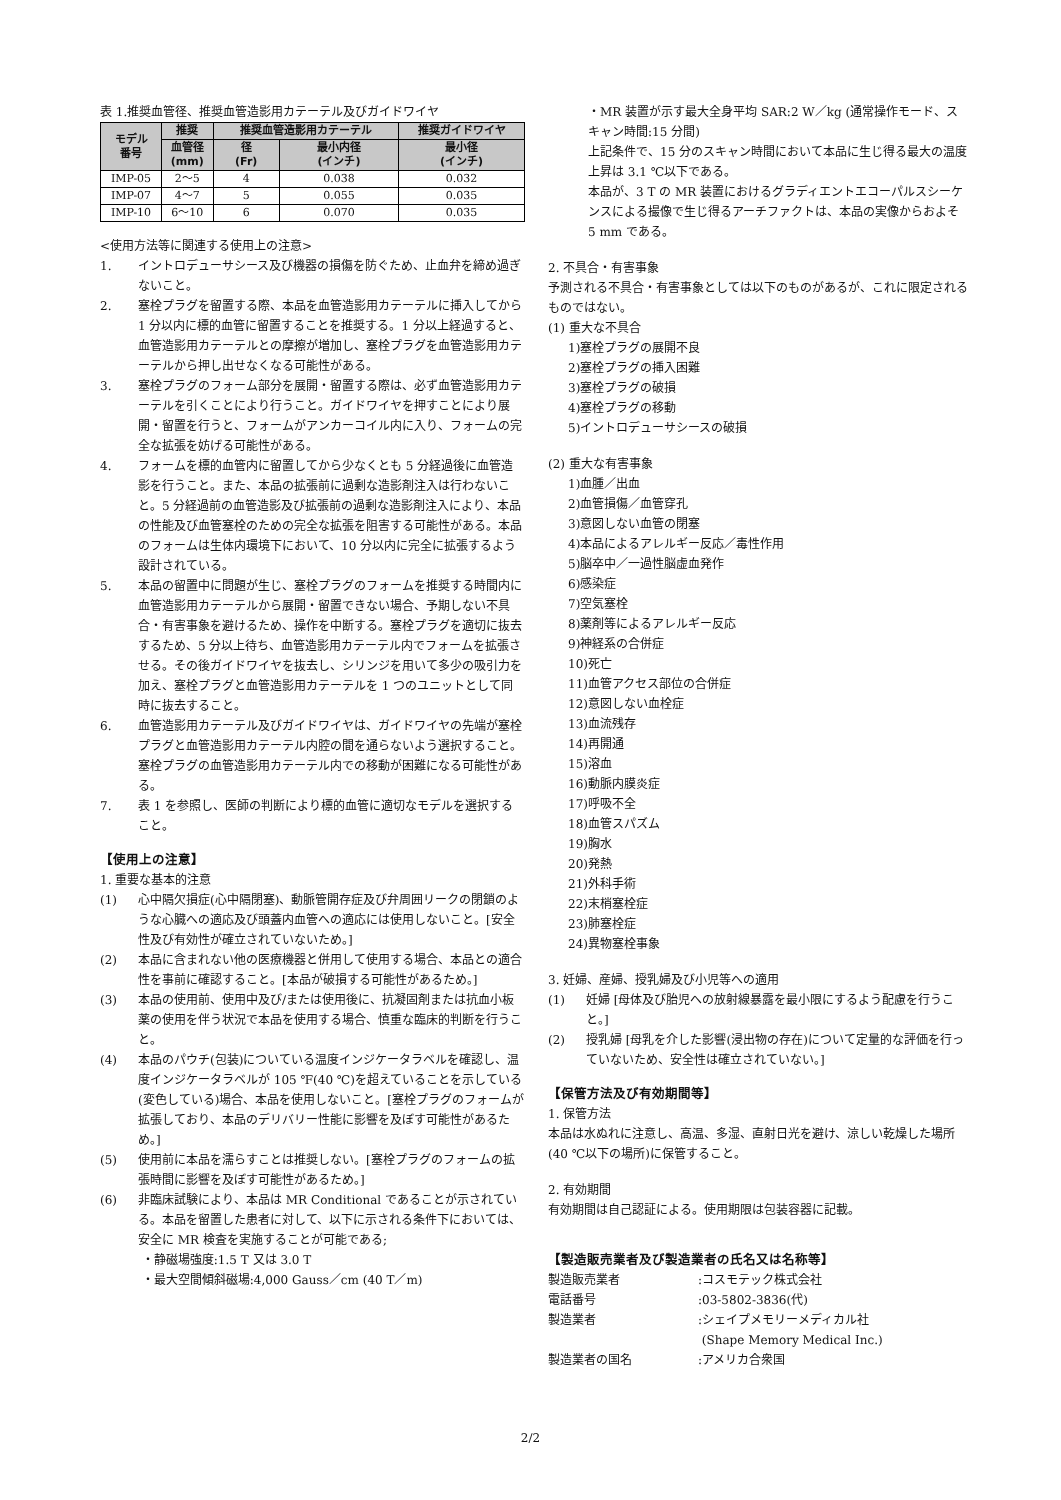表 1.推奨血管径、推奨血管造影用カテーテル及びガイドワイヤ
| モデル 番号 | 推奨 | 推奨血管造影用カテーテル | | 推奨ガイドワイヤ |
| --- | --- | --- | --- | --- |
| | 血管径 (mm) | 径 (Fr) | 最小内径 (インチ) | 最小径 (インチ) |
| IMP-05 | 2～5 | 4 | 0.038 | 0.032 |
| IMP-07 | 4～7 | 5 | 0.055 | 0.035 |
| IMP-10 | 6～10 | 6 | 0.070 | 0.035 |
<使用方法等に関連する使用上の注意>
1. イントロデューサシース及び機器の損傷を防ぐため、止血弁を締め過ぎないこと。
2. 塞栓プラグを留置する際、本品を血管造影用カテーテルに挿入してから 1 分以内に標的血管に留置することを推奨する。1 分以上経過すると、血管造影用カテーテルとの摩擦が増加し、塞栓プラグを血管造影用カテーテルから押し出せなくなる可能性がある。
3. 塞栓プラグのフォーム部分を展開・留置する際は、必ず血管造影用カテーテルを引くことにより行うこと。ガイドワイヤを押すことにより展開・留置を行うと、フォームがアンカーコイル内に入り、フォームの完全な拡張を妨げる可能性がある。
4. フォームを標的血管内に留置してから少なくとも 5 分経過後に血管造影を行うこと。また、本品の拡張前に過剰な造影剤注入は行わないこと。5 分経過前の血管造影及び拡張前の過剰な造影剤注入により、本品の性能及び血管塞栓のための完全な拡張を阻害する可能性がある。本品のフォームは生体内環境下において、10 分以内に完全に拡張するよう設計されている。
5. 本品の留置中に問題が生じ、塞栓プラグのフォームを推奨する時間内に血管造影用カテーテルから展開・留置できない場合、予期しない不具合・有害事象を避けるため、操作を中断する。塞栓プラグを適切に抜去するため、5 分以上待ち、血管造影用カテーテル内でフォームを拡張させる。その後ガイドワイヤを抜去し、シリンジを用いて多少の吸引力を加え、塞栓プラグと血管造影用カテーテルを 1 つのユニットとして同時に抜去すること。
6. 血管造影用カテーテル及びガイドワイヤは、ガイドワイヤの先端が塞栓プラグと血管造影用カテーテル内腔の間を通らないよう選択すること。塞栓プラグの血管造影用カテーテル内での移動が困難になる可能性がある。
7. 表 1 を参照し、医師の判断により標的血管に適切なモデルを選択すること。
【使用上の注意】
1. 重要な基本的注意
(1) 心中隔欠損症(心中隔閉塞)、動脈管開存症及び弁周囲リークの閉鎖のような心臓への適応及び頭蓋内血管への適応には使用しないこと。[安全性及び有効性が確立されていないため。]
(2) 本品に含まれない他の医療機器と併用して使用する場合、本品との適合性を事前に確認すること。[本品が破損する可能性があるため。]
(3) 本品の使用前、使用中及び/または使用後に、抗凝固剤または抗血小板薬の使用を伴う状況で本品を使用する場合、慎重な臨床的判断を行うこと。
(4) 本品のパウチ(包装)についている温度インジケータラベルを確認し、温度インジケータラベルが 105 ℉(40 ℃)を超えていることを示している(変色している)場合、本品を使用しないこと。[塞栓プラグのフォームが拡張しており、本品のデリバリー性能に影響を及ぼす可能性があるため。]
(5) 使用前に本品を濡らすことは推奨しない。[塞栓プラグのフォームの拡張時間に影響を及ぼす可能性があるため。]
(6) 非臨床試験により、本品は MR Conditional であることが示されている。本品を留置した患者に対して、以下に示される条件下においては、安全に MR 検査を実施することが可能である;
・静磁場強度:1.5 T 又は 3.0 T
・最大空間傾斜磁場:4,000 Gauss／cm (40 T／m)
・MR 装置が示す最大全身平均 SAR:2 W／kg (通常操作モード、スキャン時間:15 分間)
上記条件で、15 分のスキャン時間において本品に生じ得る最大の温度上昇は 3.1 ℃以下である。
本品が、3 T の MR 装置におけるグラディエントエコーパルスシーケンスによる撮像で生じ得るアーチファクトは、本品の実像からおよそ 5 mm である。
2. 不具合・有害事象
予測される不具合・有害事象としては以下のものがあるが、これに限定されるものではない。
(1) 重大な不具合
1)塞栓プラグの展開不良
2)塞栓プラグの挿入困難
3)塞栓プラグの破損
4)塞栓プラグの移動
5)イントロデューサシースの破損
(2) 重大な有害事象
1)血腫／出血
2)血管損傷／血管穿孔
3)意図しない血管の閉塞
4)本品によるアレルギー反応／毒性作用
5)脳卒中／一過性脳虚血発作
6)感染症
7)空気塞栓
8)薬剤等によるアレルギー反応
9)神経系の合併症
10)死亡
11)血管アクセス部位の合併症
12)意図しない血栓症
13)血流残存
14)再開通
15)溶血
16)動脈内膜炎症
17)呼吸不全
18)血管スパズム
19)胸水
20)発熱
21)外科手術
22)末梢塞栓症
23)肺塞栓症
24)異物塞栓事象
3. 妊婦、産婦、授乳婦及び小児等への適用
(1) 妊婦 [母体及び胎児への放射線暴露を最小限にするよう配慮を行うこと。]
(2) 授乳婦 [母乳を介した影響(浸出物の存在)について定量的な評価を行っていないため、安全性は確立されていない。]
【保管方法及び有効期間等】
1. 保管方法
本品は水ぬれに注意し、高温、多湿、直射日光を避け、涼しい乾燥した場所(40 ℃以下の場所)に保管すること。
2. 有効期間
有効期間は自己認証による。使用期限は包装容器に記載。
【製造販売業者及び製造業者の氏名又は名称等】
製造販売業者:コスモテック株式会社
電話番号:03-5802-3836(代)
製造業者:シェイプメモリーメディカル社
(Shape Memory Medical Inc.)
製造業者の国名:アメリカ合衆国
2/2